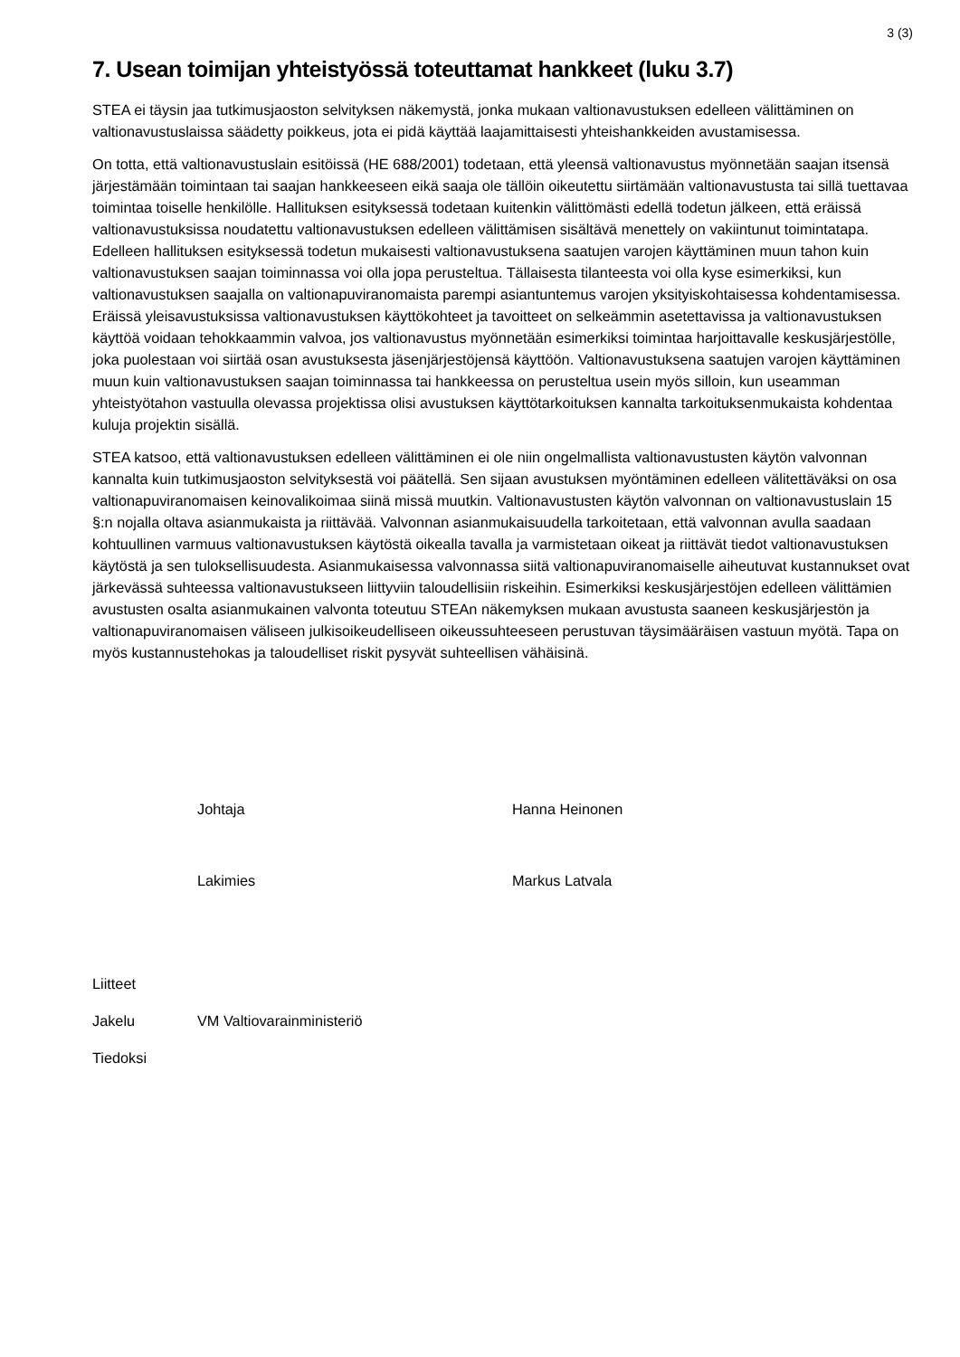3 (3)
7. Usean toimijan yhteistyössä toteuttamat hankkeet (luku 3.7)
STEA ei täysin jaa tutkimusjaoston selvityksen näkemystä, jonka mukaan valtionavustuksen edelleen välittäminen on valtionavustuslaissa säädetty poikkeus, jota ei pidä käyttää laajamittaisesti yhteishankkeiden avustamisessa.
On totta, että valtionavustuslain esitöissä (HE 688/2001) todetaan, että yleensä valtionavustus myönnetään saajan itsensä järjestämään toimintaan tai saajan hankkeeseen eikä saaja ole tällöin oikeutettu siirtämään valtionavustusta tai sillä tuettavaa toimintaa toiselle henkilölle. Hallituksen esityksessä todetaan kuitenkin välittömästi edellä todetun jälkeen, että eräissä valtionavustuksissa noudatettu valtionavustuksen edelleen välittämisen sisältävä menettely on vakiintunut toimintatapa. Edelleen hallituksen esityksessä todetun mukaisesti valtionavustuksena saatujen varojen käyttäminen muun tahon kuin valtionavustuksen saajan toiminnassa voi olla jopa perusteltua. Tällaisesta tilanteesta voi olla kyse esimerkiksi, kun valtionavustuksen saajalla on valtionapuviranomaista parempi asiantuntemus varojen yksityiskohtaisessa kohdentamisessa. Eräissä yleisavustuksissa valtionavustuksen käyttökohteet ja tavoitteet on selkeämmin asetettavissa ja valtionavustuksen käyttöä voidaan tehokkaammin valvoa, jos valtionavustus myönnetään esimerkiksi toimintaa harjoittavalle keskusjärjestölle, joka puolestaan voi siirtää osan avustuksesta jäsenjärjestöjensä käyttöön. Valtionavustuksena saatujen varojen käyttäminen muun kuin valtionavustuksen saajan toiminnassa tai hankkeessa on perusteltua usein myös silloin, kun useamman yhteistyötahon vastuulla olevassa projektissa olisi avustuksen käyttötarkoituksen kannalta tarkoituksenmukaista kohdentaa kuluja projektin sisällä.
STEA katsoo, että valtionavustuksen edelleen välittäminen ei ole niin ongelmallista valtionavustusten käytön valvonnan kannalta kuin tutkimusjaoston selvityksestä voi päätellä. Sen sijaan avustuksen myöntäminen edelleen välitettäväksi on osa valtionapuviranomaisen keinovalikoimaa siinä missä muutkin. Valtionavustusten käytön valvonnan on valtionavustuslain 15 §:n nojalla oltava asianmukaista ja riittävää. Valvonnan asianmukaisuudella tarkoitetaan, että valvonnan avulla saadaan kohtuullinen varmuus valtionavustuksen käytöstä oikealla tavalla ja varmistetaan oikeat ja riittävät tiedot valtionavustuksen käytöstä ja sen tuloksellisuudesta. Asianmukaisessa valvonnassa siitä valtionapuviranomaiselle aiheutuvat kustannukset ovat järkevässä suhteessa valtionavustukseen liittyviin taloudellisiin riskeihin. Esimerkiksi keskusjärjestöjen edelleen välittämien avustusten osalta asianmukainen valvonta toteutuu STEAn näkemyksen mukaan avustusta saaneen keskusjärjestön ja valtionapuviranomaisen väliseen julkisoikeudelliseen oikeussuhteeseen perustuvan täysimääräisen vastuun myötä. Tapa on myös kustannustehokas ja taloudelliset riskit pysyvät suhteellisen vähäisinä.
Johtaja Hanna Heinonen
Lakimies Markus Latvala
Liitteet
Jakelu VM Valtiovarainministeriö
Tiedoksi